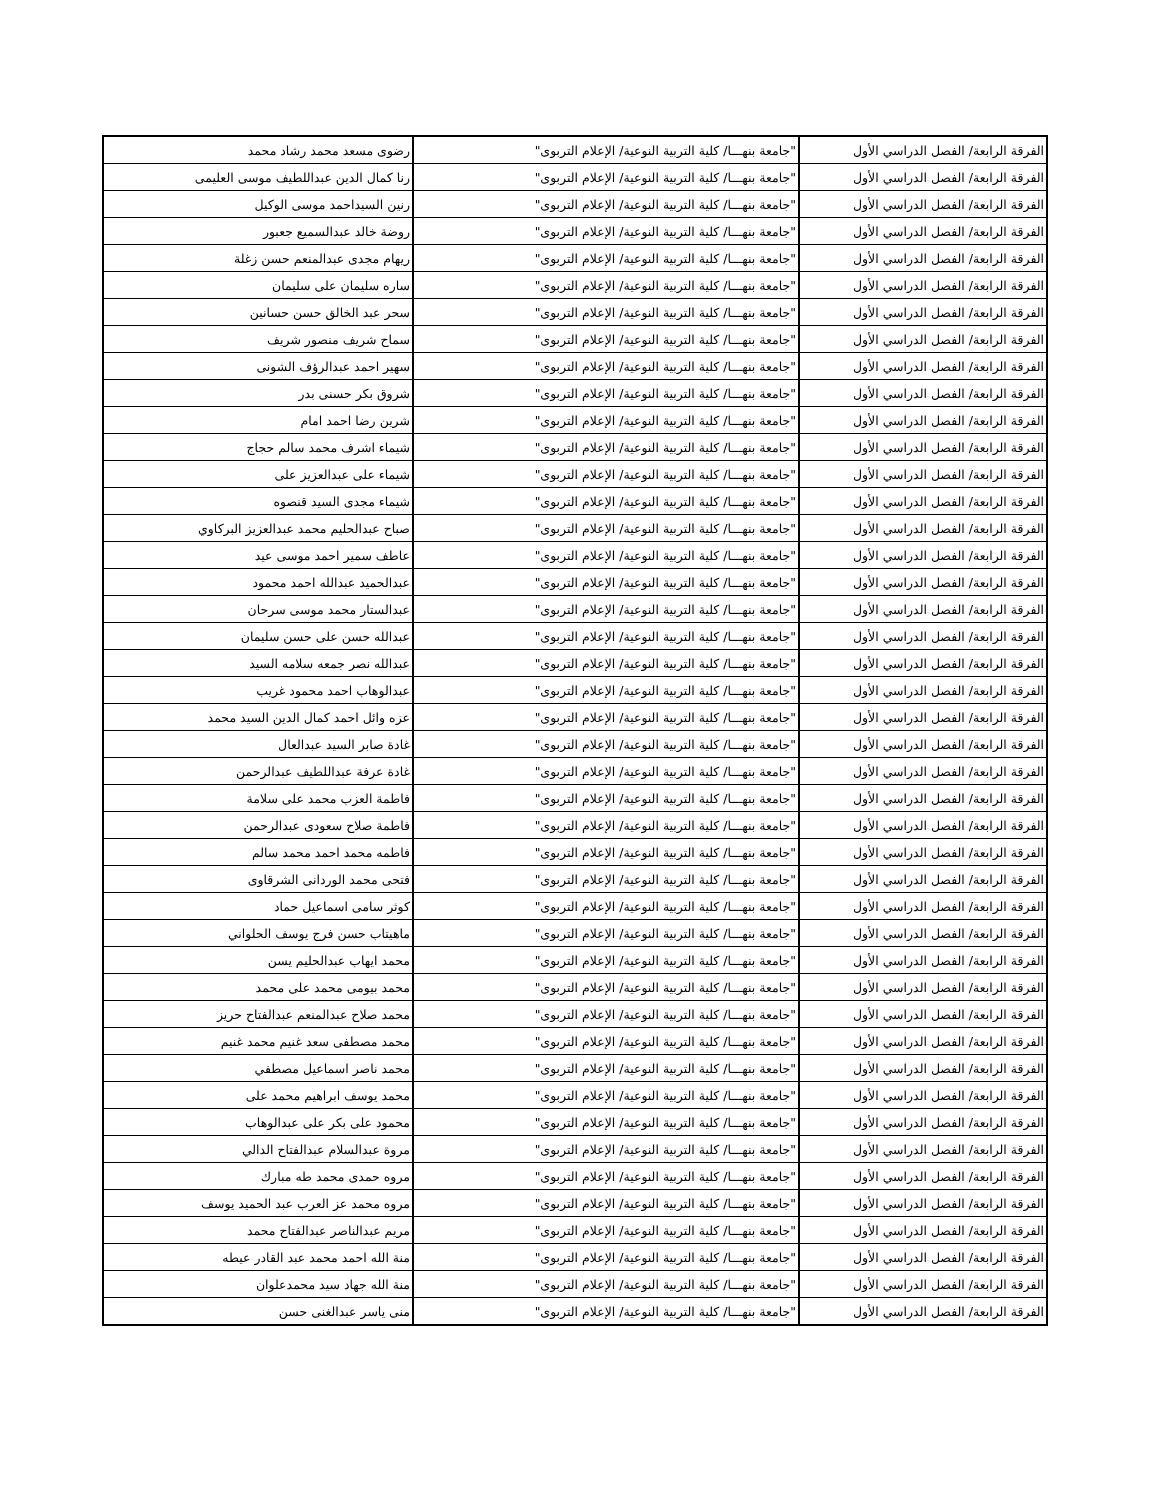| الفرقة الرابعة/ الفصل الدراسي الأول | "جامعة بنهـــا/ كلية التربية النوعية/ الإعلام التربوى" | رضوى مسعد محمد رشاد محمد |
| الفرقة الرابعة/ الفصل الدراسي الأول | "جامعة بنهـــا/ كلية التربية النوعية/ الإعلام التربوى" | رنا كمال الدين عبداللطيف موسى العليمى |
| الفرقة الرابعة/ الفصل الدراسي الأول | "جامعة بنهـــا/ كلية التربية النوعية/ الإعلام التربوى" | رنين السيداحمد موسى الوكيل |
| الفرقة الرابعة/ الفصل الدراسي الأول | "جامعة بنهـــا/ كلية التربية النوعية/ الإعلام التربوى" | روضة خالد عبدالسميع جعبور |
| الفرقة الرابعة/ الفصل الدراسي الأول | "جامعة بنهـــا/ كلية التربية النوعية/ الإعلام التربوى" | ريهام مجدى عبدالمنعم حسن زغلة |
| الفرقة الرابعة/ الفصل الدراسي الأول | "جامعة بنهـــا/ كلية التربية النوعية/ الإعلام التربوى" | ساره سليمان على سليمان |
| الفرقة الرابعة/ الفصل الدراسي الأول | "جامعة بنهـــا/ كلية التربية النوعية/ الإعلام التربوى" | سحر عبد الخالق حسن حسانين |
| الفرقة الرابعة/ الفصل الدراسي الأول | "جامعة بنهـــا/ كلية التربية النوعية/ الإعلام التربوى" | سماح شريف منصور شريف |
| الفرقة الرابعة/ الفصل الدراسي الأول | "جامعة بنهـــا/ كلية التربية النوعية/ الإعلام التربوى" | سهير احمد عبدالرؤف الشونى |
| الفرقة الرابعة/ الفصل الدراسي الأول | "جامعة بنهـــا/ كلية التربية النوعية/ الإعلام التربوى" | شروق بكر حسنى بدر |
| الفرقة الرابعة/ الفصل الدراسي الأول | "جامعة بنهـــا/ كلية التربية النوعية/ الإعلام التربوى" | شرين رضا احمد امام |
| الفرقة الرابعة/ الفصل الدراسي الأول | "جامعة بنهـــا/ كلية التربية النوعية/ الإعلام التربوى" | شيماء اشرف محمد سالم حجاج |
| الفرقة الرابعة/ الفصل الدراسي الأول | "جامعة بنهـــا/ كلية التربية النوعية/ الإعلام التربوى" | شيماء على عبدالعزيز على |
| الفرقة الرابعة/ الفصل الدراسي الأول | "جامعة بنهـــا/ كلية التربية النوعية/ الإعلام التربوى" | شيماء مجدى السيد قنصوه |
| الفرقة الرابعة/ الفصل الدراسي الأول | "جامعة بنهـــا/ كلية التربية النوعية/ الإعلام التربوى" | صباح عبدالحليم محمد عبدالعزيز البركاوي |
| الفرقة الرابعة/ الفصل الدراسي الأول | "جامعة بنهـــا/ كلية التربية النوعية/ الإعلام التربوى" | عاطف سمير احمد موسى عيد |
| الفرقة الرابعة/ الفصل الدراسي الأول | "جامعة بنهـــا/ كلية التربية النوعية/ الإعلام التربوى" | عبدالحميد عبدالله احمد محمود |
| الفرقة الرابعة/ الفصل الدراسي الأول | "جامعة بنهـــا/ كلية التربية النوعية/ الإعلام التربوى" | عبدالستار محمد موسى سرحان |
| الفرقة الرابعة/ الفصل الدراسي الأول | "جامعة بنهـــا/ كلية التربية النوعية/ الإعلام التربوى" | عبدالله حسن على حسن سليمان |
| الفرقة الرابعة/ الفصل الدراسي الأول | "جامعة بنهـــا/ كلية التربية النوعية/ الإعلام التربوى" | عبدالله نصر جمعه سلامه السيد |
| الفرقة الرابعة/ الفصل الدراسي الأول | "جامعة بنهـــا/ كلية التربية النوعية/ الإعلام التربوى" | عبدالوهاب احمد محمود غريب |
| الفرقة الرابعة/ الفصل الدراسي الأول | "جامعة بنهـــا/ كلية التربية النوعية/ الإعلام التربوى" | عزه وائل احمد كمال الدين السيد محمد |
| الفرقة الرابعة/ الفصل الدراسي الأول | "جامعة بنهـــا/ كلية التربية النوعية/ الإعلام التربوى" | غادة صابر السيد عبدالعال |
| الفرقة الرابعة/ الفصل الدراسي الأول | "جامعة بنهـــا/ كلية التربية النوعية/ الإعلام التربوى" | غادة عرفة عبداللطيف عبدالرحمن |
| الفرقة الرابعة/ الفصل الدراسي الأول | "جامعة بنهـــا/ كلية التربية النوعية/ الإعلام التربوى" | فاطمة العزب محمد على سلامة |
| الفرقة الرابعة/ الفصل الدراسي الأول | "جامعة بنهـــا/ كلية التربية النوعية/ الإعلام التربوى" | فاطمة صلاح سعودى عبدالرحمن |
| الفرقة الرابعة/ الفصل الدراسي الأول | "جامعة بنهـــا/ كلية التربية النوعية/ الإعلام التربوى" | فاطمه محمد احمد محمد سالم |
| الفرقة الرابعة/ الفصل الدراسي الأول | "جامعة بنهـــا/ كلية التربية النوعية/ الإعلام التربوى" | فتحى محمد الوردانى الشرقاوى |
| الفرقة الرابعة/ الفصل الدراسي الأول | "جامعة بنهـــا/ كلية التربية النوعية/ الإعلام التربوى" | كوثر سامى اسماعيل حماد |
| الفرقة الرابعة/ الفصل الدراسي الأول | "جامعة بنهـــا/ كلية التربية النوعية/ الإعلام التربوى" | ماهيتاب حسن فرج يوسف الحلواني |
| الفرقة الرابعة/ الفصل الدراسي الأول | "جامعة بنهـــا/ كلية التربية النوعية/ الإعلام التربوى" | محمد ايهاب عبدالحليم يسن |
| الفرقة الرابعة/ الفصل الدراسي الأول | "جامعة بنهـــا/ كلية التربية النوعية/ الإعلام التربوى" | محمد بيومى محمد على محمد |
| الفرقة الرابعة/ الفصل الدراسي الأول | "جامعة بنهـــا/ كلية التربية النوعية/ الإعلام التربوى" | محمد صلاح عبدالمنعم عبدالفتاح حريز |
| الفرقة الرابعة/ الفصل الدراسي الأول | "جامعة بنهـــا/ كلية التربية النوعية/ الإعلام التربوى" | محمد مصطفى سعد غنيم محمد غنيم |
| الفرقة الرابعة/ الفصل الدراسي الأول | "جامعة بنهـــا/ كلية التربية النوعية/ الإعلام التربوى" | محمد ناصر اسماعيل مصطفي |
| الفرقة الرابعة/ الفصل الدراسي الأول | "جامعة بنهـــا/ كلية التربية النوعية/ الإعلام التربوى" | محمد يوسف ابراهيم محمد على |
| الفرقة الرابعة/ الفصل الدراسي الأول | "جامعة بنهـــا/ كلية التربية النوعية/ الإعلام التربوى" | محمود على بكر على عبدالوهاب |
| الفرقة الرابعة/ الفصل الدراسي الأول | "جامعة بنهـــا/ كلية التربية النوعية/ الإعلام التربوى" | مروة عبدالسلام عبدالفتاح الدالي |
| الفرقة الرابعة/ الفصل الدراسي الأول | "جامعة بنهـــا/ كلية التربية النوعية/ الإعلام التربوى" | مروه حمدى محمد طه مبارك |
| الفرقة الرابعة/ الفصل الدراسي الأول | "جامعة بنهـــا/ كلية التربية النوعية/ الإعلام التربوى" | مروه محمد عز العرب عبد الحميد يوسف |
| الفرقة الرابعة/ الفصل الدراسي الأول | "جامعة بنهـــا/ كلية التربية النوعية/ الإعلام التربوى" | مريم عبدالناصر عبدالفتاح محمد |
| الفرقة الرابعة/ الفصل الدراسي الأول | "جامعة بنهـــا/ كلية التربية النوعية/ الإعلام التربوى" | منة الله احمد محمد عبد القادر عيطه |
| الفرقة الرابعة/ الفصل الدراسي الأول | "جامعة بنهـــا/ كلية التربية النوعية/ الإعلام التربوى" | منة الله جهاد سيد محمدعلوان |
| الفرقة الرابعة/ الفصل الدراسي الأول | "جامعة بنهـــا/ كلية التربية النوعية/ الإعلام التربوى" | منى ياسر عبدالغنى حسن |